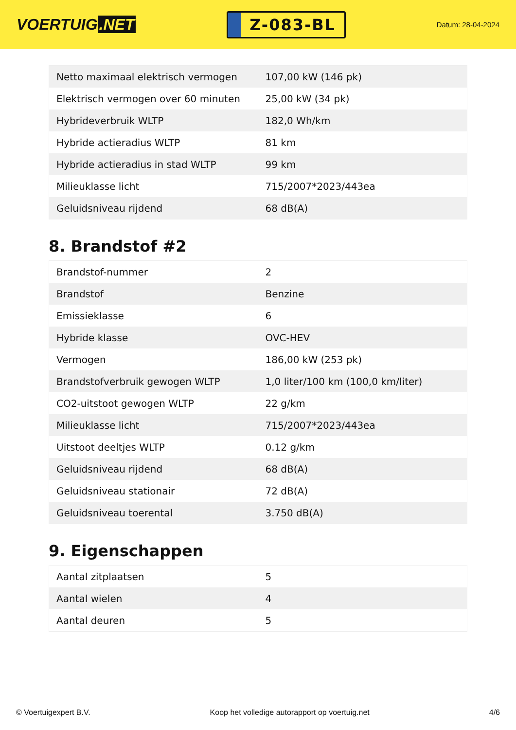VOERTUIG.NET
Z-083-BL
Datum: 28-04-2024
| Netto maximaal elektrisch vermogen | 107,00 kW (146 pk) |
| Elektrisch vermogen over 60 minuten | 25,00 kW (34 pk) |
| Hybrideverbruik WLTP | 182,0 Wh/km |
| Hybride actieradius WLTP | 81 km |
| Hybride actieradius in stad WLTP | 99 km |
| Milieuklasse licht | 715/2007*2023/443ea |
| Geluidsniveau rijdend | 68 dB(A) |
8. Brandstof #2
| Brandstof-nummer | 2 |
| Brandstof | Benzine |
| Emissieklasse | 6 |
| Hybride klasse | OVC-HEV |
| Vermogen | 186,00 kW (253 pk) |
| Brandstofverbruik gewogen WLTP | 1,0 liter/100 km (100,0 km/liter) |
| CO2-uitstoot gewogen WLTP | 22 g/km |
| Milieuklasse licht | 715/2007*2023/443ea |
| Uitstoot deeltjes WLTP | 0.12 g/km |
| Geluidsniveau rijdend | 68 dB(A) |
| Geluidsniveau stationair | 72 dB(A) |
| Geluidsniveau toerental | 3.750 dB(A) |
9. Eigenschappen
| Aantal zitplaatsen | 5 |
| Aantal wielen | 4 |
| Aantal deuren | 5 |
© Voertuigexpert B.V. Koop het volledige autorapport op voertuig.net 4/6